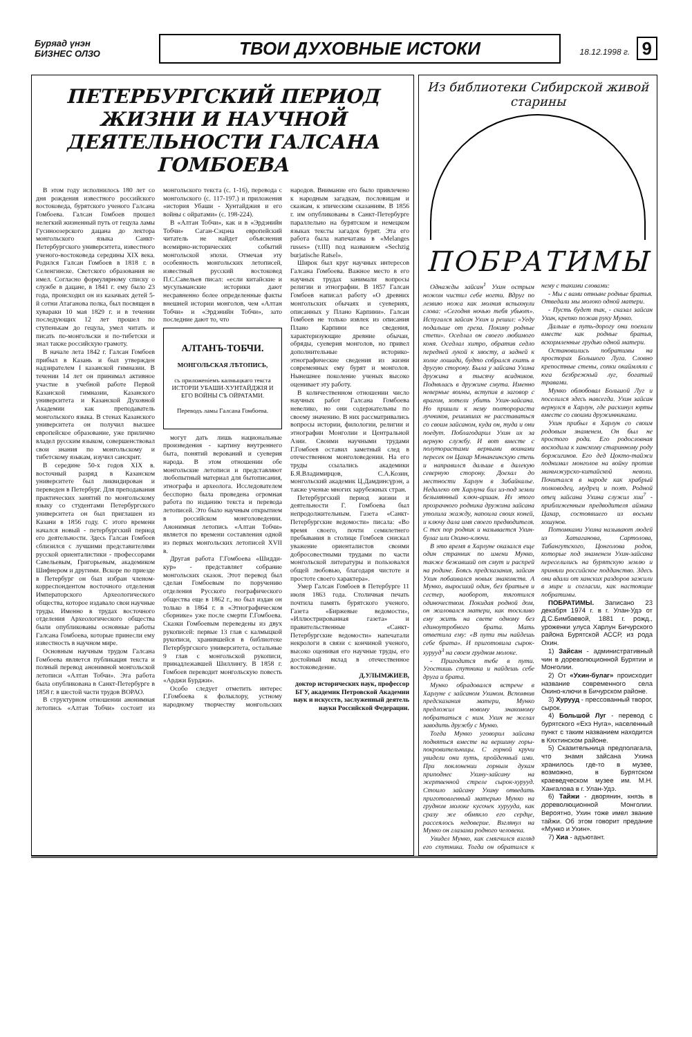Буряад үнэн
БИЗНЕС ОЛЗО
ТВОИ ДУХОВНЫЕ ИСТОКИ
18.12.1998 г. 9
ПЕТЕРБУРГСКИЙ ПЕРИОД ЖИЗНИ И НАУЧНОЙ ДЕЯТЕЛЬНОСТИ ГАЛСАНА ГОМБОЕВА
В этом году исполнилось 180 лет со дня рождения известного российского востоковеда, бурятского ученого Галсана Гомбоева. Галсан Гомбоев прошел нелегкий жизненный путь от гецула ламы Гусиноозерского дацана до лектора монгольского языка Санкт-Петербургского университета, известного ученого-востоковеда середины XIX века. Родился Галсан Гомбоев в 1818 г. в Селенгинске. Светского образования не имел. Согласно формулярному списку о службе в дацане, в 1841 г. ему было 23 года, происходил он из казачьих детей 5-й сотни Атаганова полка, был посвящен в хувараки 10 мая 1829 г. и в течении последующих 12 лет прошел по ступенькам до гецула, умел читать и писать по-монгольски и по-тибетски и знал также российскую грамоту.
В начале лета 1842 г. Галсан Гомбоев прибыл в Казань и был утвержден надзирателем I казанской гимназии. В течении 14 лет он принимал активное участие в учебной работе Первой Казанской гимназии, Казанского университета и Казанской Духовной Академии как преподаватель монгольского языка. В стенах Казанского университета он получил высшее европейское образование, уже прилично владел русским языком, совершенствовал свои знания по монгольскому и тибетскому языкам, изучил санскрит.
В середине 50-х годов XIX в. восточный разряд в Казанском университете был ликвидирован и переведен в Петербург. Для преподавания практических занятий по монгольскому языку со студентами Петербургского университета он был приглашен из Казани в 1856 году. С этого времени начался новый - петербургский период его деятельности. Здесь Галсан Гомбоев сблизился с лучшими представителями русской ориенталистики - профессорами Савельевым, Григорьевым, академиком Шифнером и другими. Вскоре по приезде в Петербург он был избран членом-корреспондентом восточного отделения Императорского Археологического общества, которое издавало свои научные труды. Именно в трудах восточного отделения Археологического общества были опубликованы основные работы Галсана Гомбоева, которые принесли ему известность в научном мире.
Основным научным трудом Галсана Гомбоева является публикация текста и полный перевод анонимной монгольской летописи «Алтан Тобчи». Эта работа была опубликована в Санкт-Петербурге в 1858 г. в шестой части трудов ВОРАО.
В структурном отношении анонимная летопись «Алтан Тобчи» состоит из монгольского текста (с. 1-16), перевода с монгольского (с. 117-197.) и приложения «история Убаши - Хунтайджия и его войны с ойратами» (с. 198-224).
В «Алтан Тобчи», как и в «Эрдэнийн Тобчи» Саган-Сэцэна европейский читатель не найдет объяснения всемирно-исторических событий монгольской эпохи. Отмечая эту особенность монгольских летописей, известный русский востоковед П.С.Савельев писал: «если китайские и мусульманские историки дают несравненно более определенные факты внешней истории монголов, чем «Алтан Тобчи» и «Эрдэнийн Тобчи», зато последние дают то, что
АЛТАНЪ-ТОБЧИ.
МОНГОЛЬСКАЯ ЛѢТОПИСЬ,
съ приложеніемъ калмыцкаго текста
ИСТОРІИ УБАШИ-ХУНТАЙДЖІЯ И ЕГО ВОЙНЫ СЪ ОЙРАТАМИ.
Переводъ ламы Галсана Гомбоева.
могут дать лишь национальные произведения - картину внутреннего быта, понятий верований и суеверия народа. В этом отношении обе монгольские летописи и представляют любопытный материал для бытописания, этнографа и археолога. Исследователем бесспорно была проведена огромная работа по изданию текста и перевода летописей. Это было научным открытием в российском монголоведении. Анонимная летопись «Алтан Тобчи» является по времени составления одной из первых монгольских летописей XVII в.
Другая работа Г.Гомбоева «Шидди-кур» - представляет собрание монгольских сказок. Этот перевод был сделан Гомбоевым по поручению отделения Русского географического общества еще в 1862 г., но был издан он только в 1864 г. в «Этнографическом сборнике» уже после смерти Г.Гомбоева. Сказки Гомбоевым переведены из двух рукописей: первые 13 глав с калмыцкой рукописи, хранившейся в библиотеке Петербургского университета, остальные 9 глав с монгольской рукописи, принадлежавшей Шиллингу. В 1858 г. Гомбоев переводит монгольскую повесть «Арджи Бурджи».
Особо следует отметить интерес Г.Гомбоева к фольклору, устному народному творчеству монгольских народов. Внимание его было привлечено к народным загадкам, пословицам и сказкам, к эпическим сказаниям. В 1856 г. им опубликованы в Санкт-Петербурге параллельно на бурятском и немецком языках тексты загадок бурят. Эта его работа была напечатана в «Melanges russes» (т.III) под названием «Sechzig burjatische Ratsel».
Широк был круг научных интересов Галсана Гомбоева. Важное место в его научных трудах занимали вопросы религии и этнографии. В 1857 Галсан Гомбоев написал работу «О древних монгольских обычаях и суевериях, описанных у Плано Карпини». Галсан Гомбоев не только извлек из описания Плано Карпини все сведения, характеризующие древние обычаи, обряды, суеверия монголов, но привел дополнительные историко-этнографические сведения из жизни современных ему бурят и монголов. Нынешнее поколение ученых высоко оценивает эту работу.
В количественном отношении число научных работ Галсана Гомбоева невелико, но они содержательны по своему значению. В них рассматривались вопросы истории, филологии, религии и этнографии Монголии и Центральной Азии. Своими научными трудами Г.Гомбоев оставил заметный след в отечественном монголоведении. На его труды ссылались академики Б.Я.Владимирцов, С.А.Козин, монгольский академик Ц.Дамдинсүрэн, а также ученые многих зарубежных стран.
Петербургский период жизни и деятельности Г. Гомбоева был непродолжительным. Газета «Санкт-Петербургские ведомости» писала: «Во время своего, почти семилетнего пребывания в столице Гомбоев снискал уважение ориенталистов своими добросовестными трудами по части монгольской литературы и пользовался общей любовью, благодаря чистоте и простоте своего характера».
Умер Галсан Гомбоев в Петербурге 11 июля 1863 года. Столичная печать почтила память бурятского ученого. Газета «Биржевые ведомости», «Иллюстрированная газета» и правительственные «Санкт-Петербургские ведомости» напечатали некрологи в связи с кончиной ученого, высоко оценивая его научные труды, его достойный вклад в отечественное востоковедение.
Д.УЛЫМЖИЕВ,
доктор исторических наук, профессор БГУ, академик Петровской Академии наук и искусств, заслуженный деятель науки Российской Федерации.
Из библиотеки Сибирской живой старины
ПОБРАТИМЫ
Однажды зайсан<sup>1</sup> Ухин острым ножом чистил себе ногти. Вдруг по лезвию ножа как молния вспыхнули слова: «Сегодня ночью тебя убьют». Испугался зайсан Ухин и решил: «Уеду подальше от греха. Покину родные степи». Оседлал он своего любимого коня. Оседлал хитро, обратив седло передней лукой к хвосту, а задней к холке лошади, будто собрался ехать в другую сторону. Была у зайсана Ухина дружина в тысячу всадников. Поднялась в дружине смута. Именно неверные воины, вступив в заговор с врагом, хотели убить Ухин-зайсана. Но пришли к нему полторораста лучников, решивших не расставаться со своим зайсаном, куда он, туда и они поедут. Поблагодарил Ухин их за верную службу. И вот вместе с полуторастами верными воинами пересек он Цахар Мэнангинскую степь и направился дальше в далекую северную сторону. Доехал до местности Харлун в Забайкалье. Недалеко от Харлуна бил из-под земли безымянный ключ-аршан. Из этого прозрачного родника дружина зайсана утолила жажду, напоила своих коней, и ключу дала имя своего предводителя. С тех пор родник и называется Ухин-булаг или Окино-ключи.
В это время в Харлуне оказался еще один странник по имени Мунко, также бежавший от смут и распрей на родине. Боясь предсказания, зайсан Ухин побаивался новых знакомств. А Мунко, выросший один, без братьев и сестер, наоборот, тяготился одиночеством. Покидая родной дом, он жаловался матери, как тоскливо ему жить на свете одному без единоутробного брата. Мать ответила ему: «В пути ты найдешь себе брата». И приготовила сырок-хурууд<sup>3</sup> на своем грудном молоке.
- Пригодится тебе в пути. Угостишь спутника и найдешь себе друга и брата.
Мунко обрадовался встрече в Харлуне с зайсаном Ухином. Вспомнив предсказания матери, Мунко предложил новому знакомому побрататься с ним. Ухин не желал заводить дружбу с Мунко.
Тогда Мунко уговорил зайсана подняться вместе на вершину горы-покровительницы. С горной кручи увидели они путь, пройденный ими. При поклонении горным духам приподнес Ухину-зайсану на жертвенной стреле сырок-хурууд. Стоило зайсану Ухину отведать приготовленный матерью Мунко на грудном молоке кусочек хурууда, как сразу же обмякло его сердце, рассеялось недоверие. Взглянул на Мунко он глазами родного человека.
Увидел Мунко, как смягчился взгляд его спутника. Тогда он обратился к нему с такими словами:
- Мы с вами отныне родные братья. Отведали мы молоко одной матери.
- Пусть будет так, - сказал зайсан Ухин, крепко пожав руку Мунко.
Дальше в путь-дорогу они поехали вместе как родные братья, вскормленные грудью одной матери.
Остановились побратимы на просторах Большого Луга. Словно крепостные стены, сопки окаймляли с юга безбрежный луг, богатый травами.
Мунко облюбовал Большой Луг и поселился здесь навсегда. Ухин зайсан вернулся в Харлун, где раскинул юрты вместе со своими дружинниками.
Ухин прибыл в Харлун со своим родовым знаменем. Он был не простого рода. Его родословная восходила к ханскому старинному роду боржигинов. Его дед Цокто-тайжи поднимал монголов на войну против маньчжурско-китайской неволи. Почитался в народе как храбрый полководец, мудрец и поэт. Родной отец зайсана Ухина служил хиа<sup>7</sup> - приближенным предводителя аймака Цахар, состоявшего из восьми хошунов.
Потомками Ухина называют людей из Хатагановa, Сартолова, Табангутского, Цонголова родов, которые под знаменем Ухин-зайсана переселились на бурятскую землю и приняли российское подданство. Здесь они вдали от ханских раздоров зажили в мире и согласии, как настоящие побратимы.
ПОБРАТИМЫ. Записано 23 декабря 1974 г. в г. Улан-Удэ от Д.С.Бимбаевой, 1881 г. рожд., уроженки улуса Харлун Бичурского района Бурятской АССР, из рода Охин.
1) Зайсан - административный чин в дореволюционной Бурятии и Монголии.
2) От «Ухин-булаг» происходит название современного села Окино-ключи в Бичурском районе.
3) Хурууд - прессованный творог, сырок.
4) Большой Луг - перевод с бурятского «Ехэ Нуга», населенный пункт с таким названием находится в Кяхтинском районе.
5) Сказительница предполагала, что знамя зайсана Ухина хранилось где-то в музее, возможно, в Бурятском краеведческом музее им. М.Н. Хангалова в г. Улан-Удэ.
6) Тайжи - дворянин, князь в дореволюционной Монголии. Вероятно, Ухин тоже имел звание тайжи. Об этом говорит предание «Мунко и Ухин».
7) Хиа - адъютант.